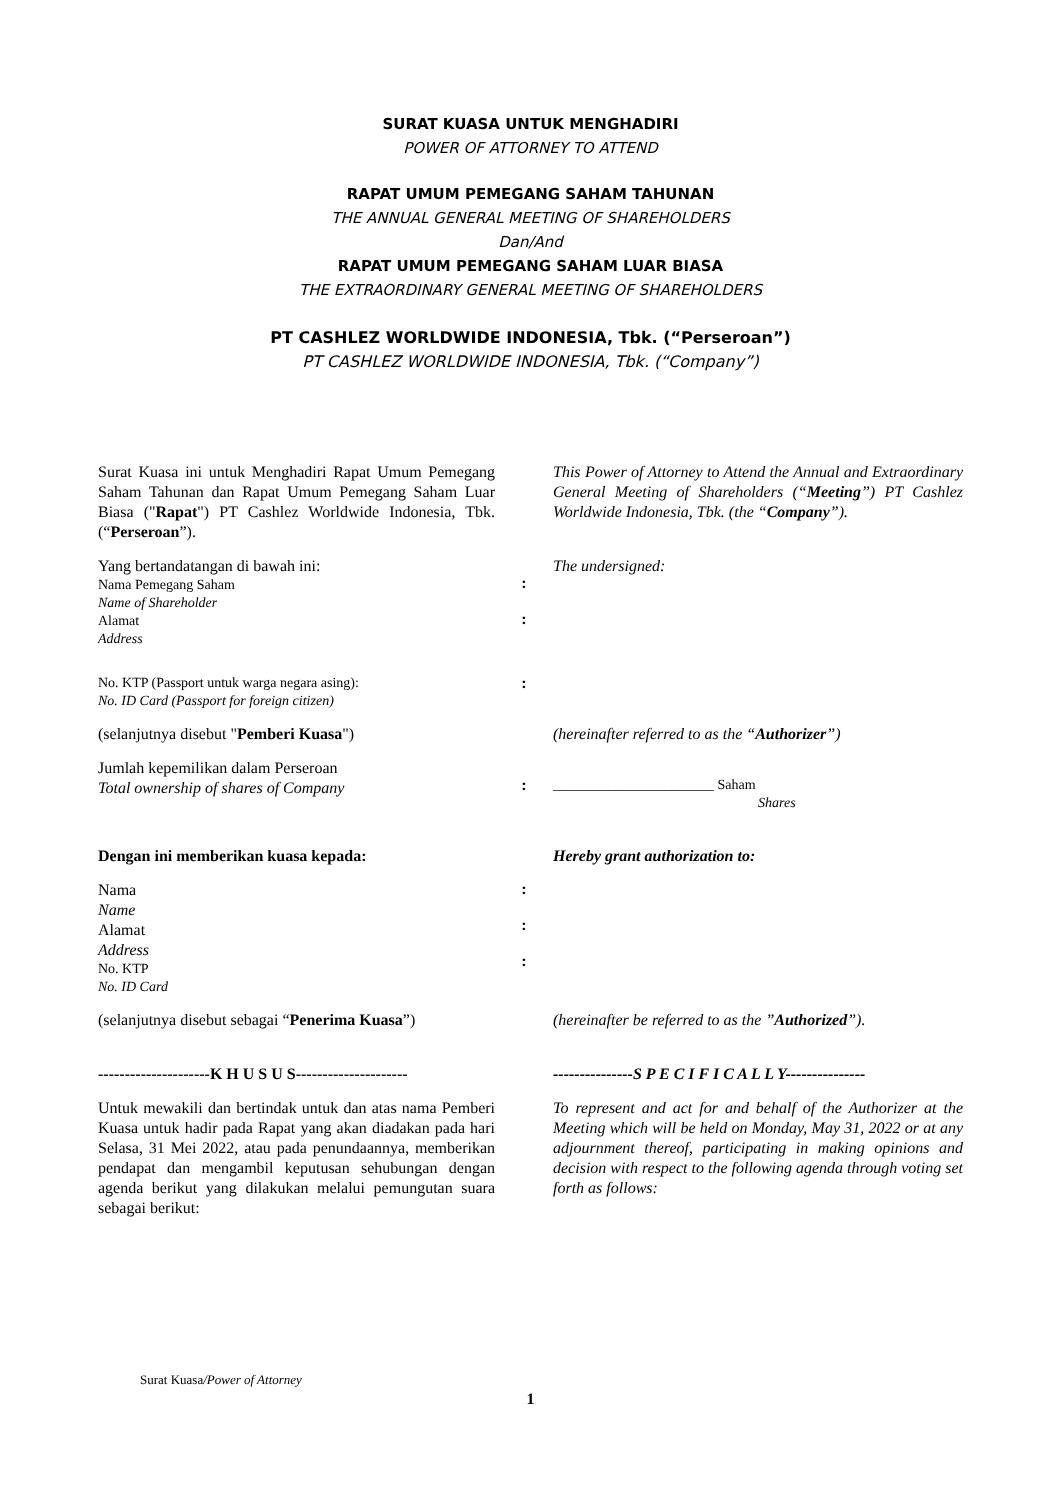SURAT KUASA UNTUK MENGHADIRI
POWER OF ATTORNEY TO ATTEND
RAPAT UMUM PEMEGANG SAHAM TAHUNAN
THE ANNUAL GENERAL MEETING OF SHAREHOLDERS
Dan/And
RAPAT UMUM PEMEGANG SAHAM LUAR BIASA
THE EXTRAORDINARY GENERAL MEETING OF SHAREHOLDERS
PT CASHLEZ WORLDWIDE INDONESIA, Tbk. (“Perseroan”)
PT CASHLEZ WORLDWIDE INDONESIA, Tbk. (“Company”)
Surat Kuasa ini untuk Menghadiri Rapat Umum Pemegang Saham Tahunan dan Rapat Umum Pemegang Saham Luar Biasa ("Rapat") PT Cashlez Worldwide Indonesia, Tbk. (“Perseroan”).
This Power of Attorney to Attend the Annual and Extraordinary General Meeting of Shareholders (“Meeting”) PT Cashlez Worldwide Indonesia, Tbk. (the “Company”).
Yang bertandatangan di bawah ini:
Nama Pemegang Saham
Name of Shareholder
Alamat
Address
:
:
The undersigned:
No. KTP (Passport untuk warga negara asing):
No. ID Card (Passport for foreign citizen)
:
(selanjutnya disebut "Pemberi Kuasa") (hereinafter referred to as the “Authorizer”)
Jumlah kepemilikan dalam Perseroan
Total ownership of shares of Company
:
_______________________ Saham
Shares
Dengan ini memberikan kuasa kepada: Hereby grant authorization to:
Nama
Name
Alamat
Address
No. KTP
No. ID Card
:
:
:
(selanjutnya disebut sebagai “Penerima Kuasa”)
(hereinafter be referred to as the ”Authorized”).
---------------------K H U S U S---------------------
---------------S P E C I F I C A L L Y---------------
Untuk mewakili dan bertindak untuk dan atas nama Pemberi Kuasa untuk hadir pada Rapat yang akan diadakan pada hari Selasa, 31 Mei 2022, atau pada penundaannya, memberikan pendapat dan mengambil keputusan sehubungan dengan agenda berikut yang dilakukan melalui pemungutan suara sebagai berikut:
To represent and act for and behalf of the Authorizer at the Meeting which will be held on Monday, May 31, 2022 or at any adjournment thereof, participating in making opinions and decision with respect to the following agenda through voting set forth as follows:
Surat Kuasa/Power of Attorney
1